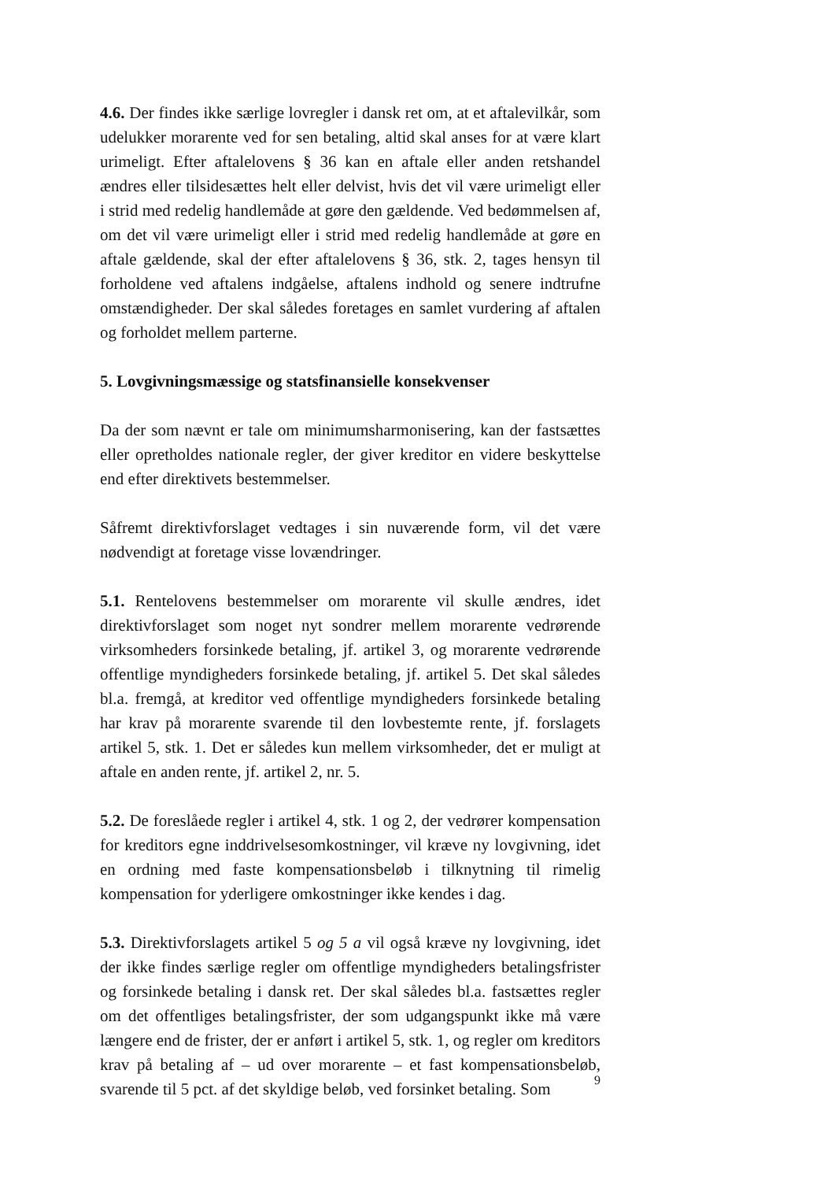4.6. Der findes ikke særlige lovregler i dansk ret om, at et aftalevilkår, som udelukker morarente ved for sen betaling, altid skal anses for at være klart urimeligt. Efter aftalelovens § 36 kan en aftale eller anden retshandel ændres eller tilsidesættes helt eller delvist, hvis det vil være urimeligt eller i strid med redelig handlemåde at gøre den gældende. Ved bedømmelsen af, om det vil være urimeligt eller i strid med redelig handlemåde at gøre en aftale gældende, skal der efter aftalelovens § 36, stk. 2, tages hensyn til forholdene ved aftalens indgåelse, aftalens indhold og senere indtrufne omstændigheder. Der skal således foretages en samlet vurdering af aftalen og forholdet mellem parterne.
5. Lovgivningsmæssige og statsfinansielle konsekvenser
Da der som nævnt er tale om minimumsharmonisering, kan der fastsættes eller opretholdes nationale regler, der giver kreditor en videre beskyttelse end efter direktivets bestemmelser.
Såfremt direktivforslaget vedtages i sin nuværende form, vil det være nødvendigt at foretage visse lovændringer.
5.1. Rentelovens bestemmelser om morarente vil skulle ændres, idet direktivforslaget som noget nyt sondrer mellem morarente vedrørende virksomheders forsinkede betaling, jf. artikel 3, og morarente vedrørende offentlige myndigheders forsinkede betaling, jf. artikel 5. Det skal således bl.a. fremgå, at kreditor ved offentlige myndigheders forsinkede betaling har krav på morarente svarende til den lovbestemte rente, jf. forslagets artikel 5, stk. 1. Det er således kun mellem virksomheder, det er muligt at aftale en anden rente, jf. artikel 2, nr. 5.
5.2. De foreslåede regler i artikel 4, stk. 1 og 2, der vedrører kompensation for kreditors egne inddrivelsesomkostninger, vil kræve ny lovgivning, idet en ordning med faste kompensationsbeløb i tilknytning til rimelig kompensation for yderligere omkostninger ikke kendes i dag.
5.3. Direktivforslagets artikel 5 og 5 a vil også kræve ny lovgivning, idet der ikke findes særlige regler om offentlige myndigheders betalingsfrister og forsinkede betaling i dansk ret. Der skal således bl.a. fastsættes regler om det offentliges betalingsfrister, der som udgangspunkt ikke må være længere end de frister, der er anført i artikel 5, stk. 1, og regler om kreditors krav på betaling af – ud over morarente – et fast kompensationsbeløb, svarende til 5 pct. af det skyldige beløb, ved forsinket betaling. Som
9